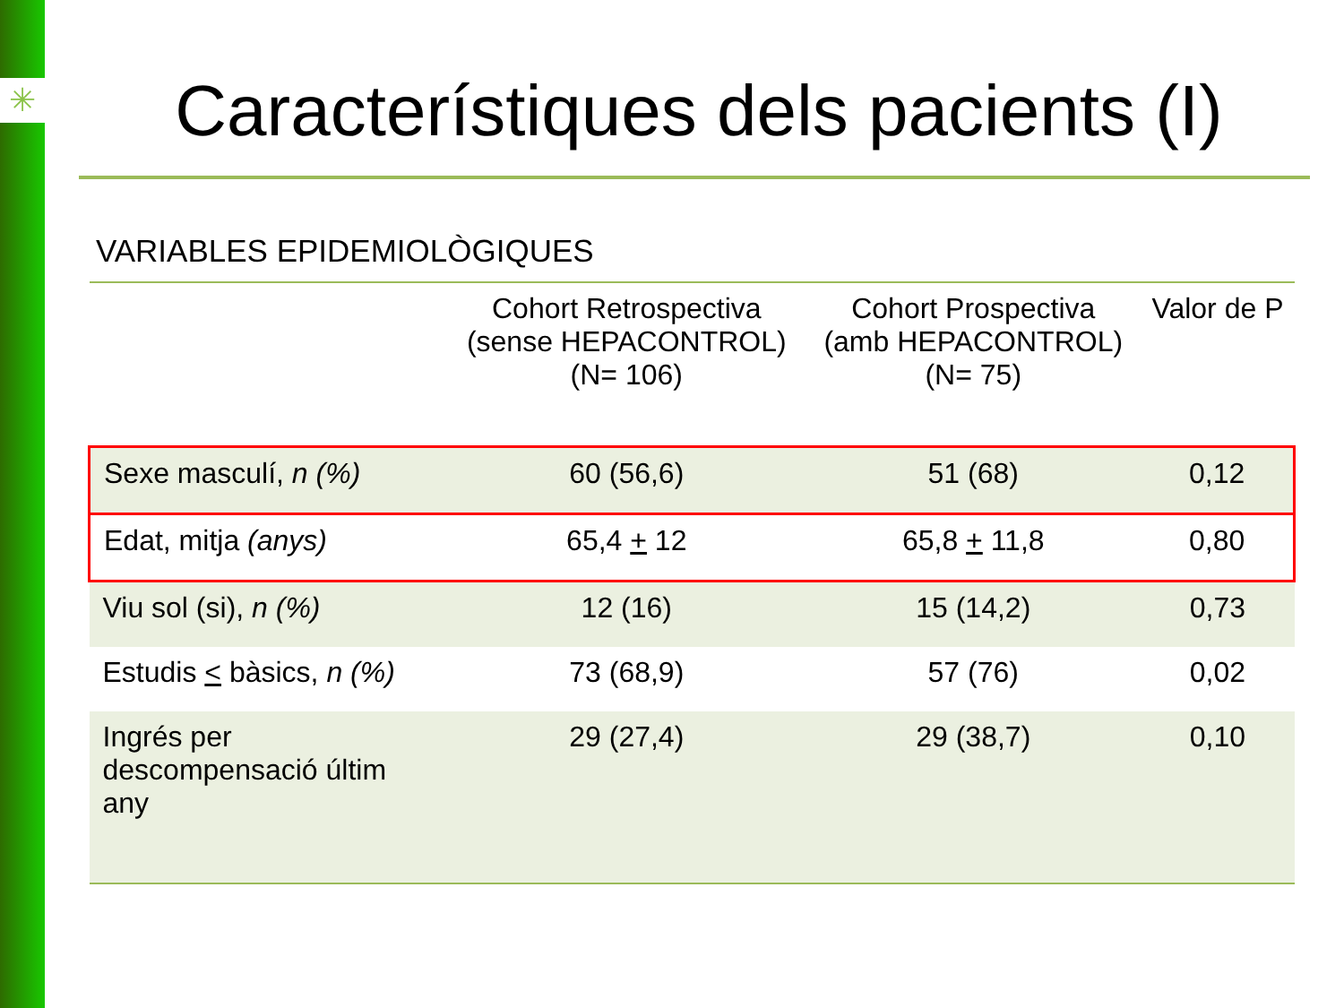✳
Característiques dels pacients (I)
VARIABLES EPIDEMIOLÒGIQUES
| | Cohort Retrospectiva (sense HEPACONTROL) (N= 106) | Cohort Prospectiva (amb HEPACONTROL) (N= 75) | Valor de P |
| --- | --- | --- | --- |
| Sexe masculí, n (%) | 60 (56,6) | 51 (68) | 0,12 |
| Edat, mitja (anys) | 65,4 + 12 | 65,8 + 11,8 | 0,80 |
| Viu sol (si), n (%) | 12 (16) | 15 (14,2) | 0,73 |
| Estudis < bàsics, n (%) | 73 (68,9) | 57 (76) | 0,02 |
| Ingrés per descompensació últim any | 29 (27,4) | 29 (38,7) | 0,10 |